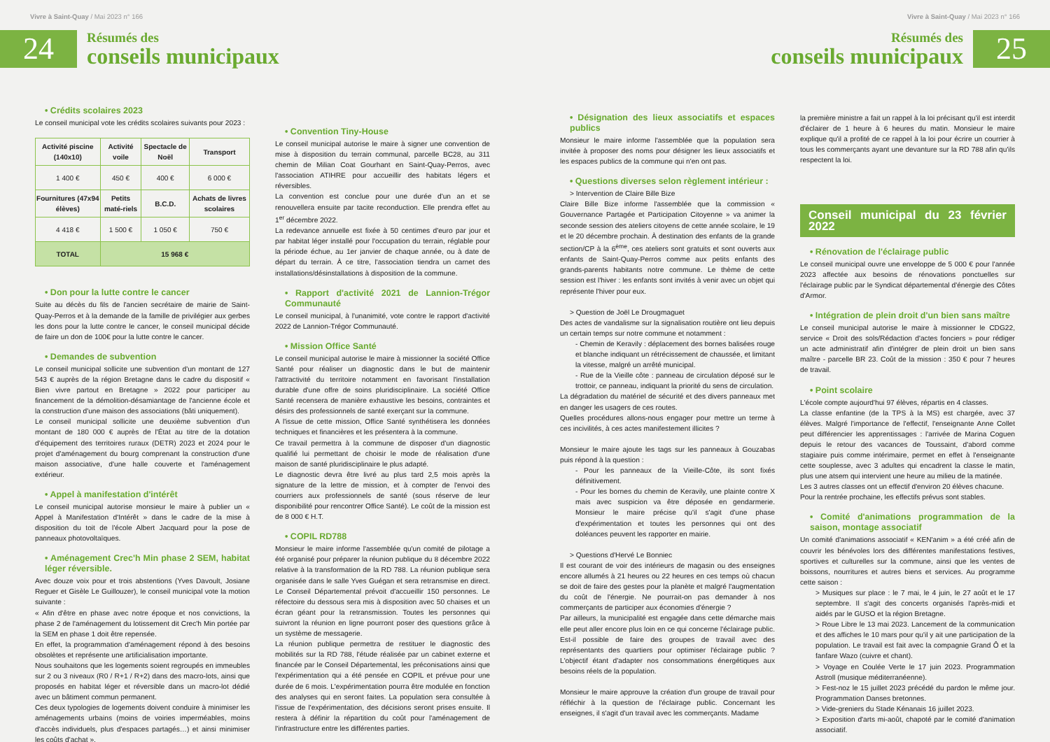Vivre à Saint-Quay / Mai 2023 n° 166
24
Résumés des
conseils municipaux
• Crédits scolaires 2023
Le conseil municipal vote les crédits scolaires suivants pour 2023 :
| Activité piscine (140x10) | Activité voile | Spectacle de Noël | Transport |
| --- | --- | --- | --- |
| 1 400 € | 450 € | 400 € | 6 000 € |
| Fournitures (47x94 élèves) | Petits maté-riels | B.C.D. | Achats de livres scolaires |
| 4 418 € | 1 500 € | 1 050 € | 750 € |
| TOTAL | 15 968 € | | |
• Don pour la lutte contre le cancer
Suite au décès du fils de l'ancien secrétaire de mairie de Saint-Quay-Perros et à la demande de la famille de privilégier aux gerbes les dons pour la lutte contre le cancer, le conseil municipal décide de faire un don de 100€ pour la lutte contre le cancer.
• Demandes de subvention
Le conseil municipal sollicite une subvention d'un montant de 127 543 € auprès de la région Bretagne dans le cadre du dispositif « Bien vivre partout en Bretagne » 2022 pour participer au financement de la démolition-désamiantage de l'ancienne école et la construction d'une maison des associations (bâti uniquement).
Le conseil municipal sollicite une deuxième subvention d'un montant de 180 000 € auprès de l'État au titre de la dotation d'équipement des territoires ruraux (DETR) 2023 et 2024 pour le projet d'aménagement du bourg comprenant la construction d'une maison associative, d'une halle couverte et l'aménagement extérieur.
• Appel à manifestation d'intérêt
Le conseil municipal autorise monsieur le maire à publier un « Appel à Manifestation d'Intérêt » dans le cadre de la mise à disposition du toit de l'école Albert Jacquard pour la pose de panneaux photovoltaïques.
• Aménagement Crec'h Min phase 2 SEM, habitat léger réversible.
Avec douze voix pour et trois abstentions (Yves Davoult, Josiane Reguer et Gisèle Le Guillouzer), le conseil municipal vote la motion suivante :
« Afin d'être en phase avec notre époque et nos convictions, la phase 2 de l'aménagement du lotissement dit Crec'h Min portée par la SEM en phase 1 doit être repensée.
En effet, la programmation d'aménagement répond à des besoins obsolètes et représente une artificialisation importante.
Nous souhaitons que les logements soient regroupés en immeubles sur 2 ou 3 niveaux (R0 / R+1 / R+2) dans des macro-lots, ainsi que proposés en habitat léger et réversible dans un macro-lot dédié avec un bâtiment commun permanent.
Ces deux typologies de logements doivent conduire à minimiser les aménagements urbains (moins de voiries imperméables, moins d'accès individuels, plus d'espaces partagés…) et ainsi minimiser les coûts d'achat ».
• Convention Tiny-House
Le conseil municipal autorise le maire à signer une convention de mise à disposition du terrain communal, parcelle BC28, au 311 chemin de Milian Coat Gourhant en Saint-Quay-Perros, avec l'association ATIHRE pour accueillir des habitats légers et réversibles.
La convention est conclue pour une durée d'un an et se renouvellera ensuite par tacite reconduction. Elle prendra effet au 1<sup>er</sup> décembre 2022.
La redevance annuelle est fixée à 50 centimes d'euro par jour et par habitat léger installé pour l'occupation du terrain, réglable pour la période échue, au 1er janvier de chaque année, ou à date de départ du terrain. À ce titre, l'association tiendra un carnet des installations/désinstallations à disposition de la commune.
• Rapport d'activité 2021 de Lannion-Trégor Communauté
Le conseil municipal, à l'unanimité, vote contre le rapport d'activité 2022 de Lannion-Trégor Communauté.
• Mission Office Santé
Le conseil municipal autorise le maire à missionner la société Office Santé pour réaliser un diagnostic dans le but de maintenir l'attractivité du territoire notamment en favorisant l'installation durable d'une offre de soins pluridisciplinaire. La société Office Santé recensera de manière exhaustive les besoins, contraintes et désirs des professionnels de santé exerçant sur la commune.
A l'issue de cette mission, Office Santé synthétisera les données techniques et financières et les présentera à la commune.
Ce travail permettra à la commune de disposer d'un diagnostic qualifié lui permettant de choisir le mode de réalisation d'une maison de santé pluridisciplinaire le plus adapté.
Le diagnostic devra être livré au plus tard 2,5 mois après la signature de la lettre de mission, et à compter de l'envoi des courriers aux professionnels de santé (sous réserve de leur disponibilité pour rencontrer Office Santé). Le coût de la mission est de 8 000 € H.T.
• COPIL RD788
Monsieur le maire informe l'assemblée qu'un comité de pilotage a été organisé pour préparer la réunion publique du 8 décembre 2022 relative à la transformation de la RD 788. La réunion publique sera organisée dans le salle Yves Guégan et sera retransmise en direct. Le Conseil Départemental prévoit d'accueillir 150 personnes. Le réfectoire du dessous sera mis à disposition avec 50 chaises et un écran géant pour la retransmission. Toutes les personnes qui suivront la réunion en ligne pourront poser des questions grâce à un système de messagerie.
La réunion publique permettra de restituer le diagnostic des mobilités sur la RD 788, l'étude réalisée par un cabinet externe et financée par le Conseil Départemental, les préconisations ainsi que l'expérimentation qui a été pensée en COPIL et prévue pour une durée de 6 mois. L'expérimentation pourra être modulée en fonction des analyses qui en seront faites. La population sera consultée à l'issue de l'expérimentation, des décisions seront prises ensuite. Il restera à définir la répartition du coût pour l'aménagement de l'infrastructure entre les différentes parties.
Vivre à Saint-Quay / Mai 2023 n° 166
Résumés des
conseils municipaux
25
• Désignation des lieux associatifs et espaces publics
Monsieur le maire informe l'assemblée que la population sera invitée à proposer des noms pour désigner les lieux associatifs et les espaces publics de la commune qui n'en ont pas.
• Questions diverses selon règlement intérieur :
> Intervention de Claire Bille Bize
Claire Bille Bize informe l'assemblée que la commission « Gouvernance Partagée et Participation Citoyenne » va animer la seconde session des ateliers citoyens de cette année scolaire, le 19 et le 20 décembre prochain. À destination des enfants de la grande section/CP à la 6<sup>ème</sup>, ces ateliers sont gratuits et sont ouverts aux enfants de Saint-Quay-Perros comme aux petits enfants des grands-parents habitants notre commune. Le thème de cette session est l'hiver : les enfants sont invités à venir avec un objet qui représente l'hiver pour eux.
> Question de Joël Le Drougmaguet
Des actes de vandalisme sur la signalisation routière ont lieu depuis un certain temps sur notre commune et notamment :
- Chemin de Keravily : déplacement des bornes balisées rouge et blanche indiquant un rétrécissement de chaussée, et limitant la vitesse, malgré un arrêté municipal.
- Rue de la Vieille côte : panneau de circulation déposé sur le trottoir, ce panneau, indiquant la priorité du sens de circulation.
La dégradation du matériel de sécurité et des divers panneaux met en danger les usagers de ces routes.
Quelles procédures allons-nous engager pour mettre un terme à ces incivilités, à ces actes manifestement illicites ?
Monsieur le maire ajoute les tags sur les panneaux à Gouzabas puis répond à la question :
- Pour les panneaux de la Vieille-Côte, ils sont fixés définitivement.
- Pour les bornes du chemin de Keravily, une plainte contre X mais avec suspicion va être déposée en gendarmerie. Monsieur le maire précise qu'il s'agit d'une phase d'expérimentation et toutes les personnes qui ont des doléances peuvent les rapporter en mairie.
> Questions d'Hervé Le Bonniec
Il est courant de voir des intérieurs de magasin ou des enseignes encore allumés à 21 heures ou 22 heures en ces temps où chacun se doit de faire des gestes pour la planète et malgré l'augmentation du coût de l'énergie. Ne pourrait-on pas demander à nos commerçants de participer aux économies d'énergie ?
Par ailleurs, la municipalité est engagée dans cette démarche mais elle peut aller encore plus loin en ce qui concerne l'éclairage public. Est-il possible de faire des groupes de travail avec des représentants des quartiers pour optimiser l'éclairage public ? L'objectif étant d'adapter nos consommations énergétiques aux besoins réels de la population.
Monsieur le maire approuve la création d'un groupe de travail pour réfléchir à la question de l'éclairage public. Concernant les enseignes, il s'agit d'un travail avec les commerçants. Madame
la première ministre a fait un rappel à la loi précisant qu'il est interdit d'éclairer de 1 heure à 6 heures du matin. Monsieur le maire explique qu'il a profité de ce rappel à la loi pour écrire un courrier à tous les commerçants ayant une devanture sur la RD 788 afin qu'ils respectent la loi.
Conseil municipal du 23 février 2022
• Rénovation de l'éclairage public
Le conseil municipal ouvre une enveloppe de 5 000 € pour l'année 2023 affectée aux besoins de rénovations ponctuelles sur l'éclairage public par le Syndicat départemental d'énergie des Côtes d'Armor.
• Intégration de plein droit d'un bien sans maître
Le conseil municipal autorise le maire à missionner le CDG22, service « Droit des sols/Rédaction d'actes fonciers » pour rédiger un acte administratif afin d'intégrer de plein droit un bien sans maître - parcelle BR 23. Coût de la mission : 350 € pour 7 heures de travail.
• Point scolaire
L'école compte aujourd'hui 97 élèves, répartis en 4 classes.
La classe enfantine (de la TPS à la MS) est chargée, avec 37 élèves. Malgré l'importance de l'effectif, l'enseignante Anne Collet peut différencier les apprentissages : l'arrivée de Marina Coguen depuis le retour des vacances de Toussaint, d'abord comme stagiaire puis comme intérimaire, permet en effet à l'enseignante cette souplesse, avec 3 adultes qui encadrent la classe le matin, plus une atsem qui intervient une heure au milieu de la matinée.
Les 3 autres classes ont un effectif d'environ 20 élèves chacune.
Pour la rentrée prochaine, les effectifs prévus sont stables.
• Comité d'animations programmation de la saison, montage associatif
Un comité d'animations associatif « KEN'anim » a été créé afin de couvrir les bénévoles lors des différentes manifestations festives, sportives et culturelles sur la commune, ainsi que les ventes de boissons, nourritures et autres biens et services. Au programme cette saison :
> Musiques sur place : le 7 mai, le 4 juin, le 27 août et le 17 septembre. Il s'agit des concerts organisés l'après-midi et aidés par le GUSO et la région Bretagne.
> Roue Libre le 13 mai 2023. Lancement de la communication et des affiches le 10 mars pour qu'il y ait une participation de la population. Le travail est fait avec la compagnie Grand Ô et la fanfare Wazo (cuivre et chant).
> Voyage en Coulée Verte le 17 juin 2023. Programmation Astroll (musique méditerranéenne).
> Fest-noz le 15 juillet 2023 précédé du pardon le même jour. Programmation Danses bretonnes.
> Vide-greniers du Stade Kénanais 16 juillet 2023.
> Exposition d'arts mi-août, chapoté par le comité d'animation associatif.